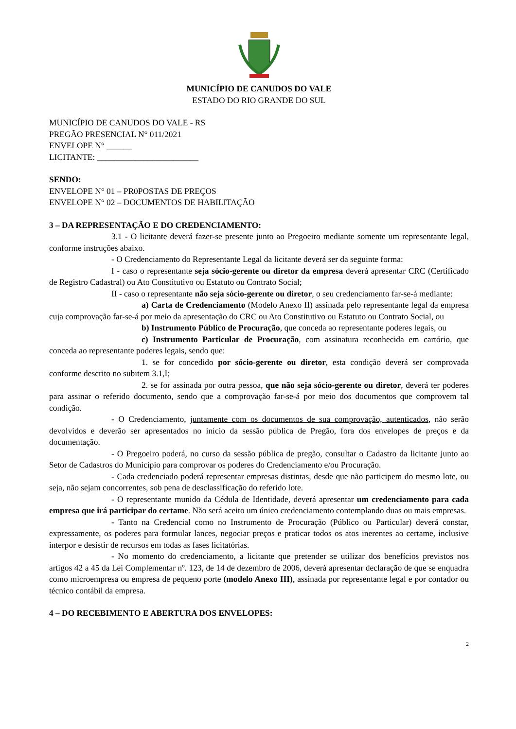MUNICÍPIO DE CANUDOS DO VALE
ESTADO DO RIO GRANDE DO SUL
MUNICÍPIO DE CANUDOS DO VALE - RS
PREGÃO PRESENCIAL N° 011/2021
ENVELOPE N° ______
LICITANTE: ________________________
SENDO:
ENVELOPE N° 01 – PR0POSTAS DE PREÇOS
ENVELOPE N° 02 – DOCUMENTOS DE HABILITAÇÃO
3 – DA REPRESENTAÇÃO E DO CREDENCIAMENTO:
3.1 - O licitante deverá fazer-se presente junto ao Pregoeiro mediante somente um representante legal, conforme instruções abaixo.
- O Credenciamento do Representante Legal da licitante deverá ser da seguinte forma:
I - caso o representante seja sócio-gerente ou diretor da empresa deverá apresentar CRC (Certificado de Registro Cadastral) ou Ato Constitutivo ou Estatuto ou Contrato Social;
II - caso o representante não seja sócio-gerente ou diretor, o seu credenciamento far-se-á mediante:
a) Carta de Credenciamento (Modelo Anexo II) assinada pelo representante legal da empresa cuja comprovação far-se-á por meio da apresentação do CRC ou Ato Constitutivo ou Estatuto ou Contrato Social, ou
b) Instrumento Público de Procuração, que conceda ao representante poderes legais, ou
c) Instrumento Particular de Procuração, com assinatura reconhecida em cartório, que conceda ao representante poderes legais, sendo que:
1. se for concedido por sócio-gerente ou diretor, esta condição deverá ser comprovada conforme descrito no subitem 3.1,I;
2. se for assinada por outra pessoa, que não seja sócio-gerente ou diretor, deverá ter poderes para assinar o referido documento, sendo que a comprovação far-se-á por meio dos documentos que comprovem tal condição.
- O Credenciamento, juntamente com os documentos de sua comprovação, autenticados, não serão devolvidos e deverão ser apresentados no início da sessão pública de Pregão, fora dos envelopes de preços e da documentação.
- O Pregoeiro poderá, no curso da sessão pública de pregão, consultar o Cadastro da licitante junto ao Setor de Cadastros do Município para comprovar os poderes do Credenciamento e/ou Procuração.
- Cada credenciado poderá representar empresas distintas, desde que não participem do mesmo lote, ou seja, não sejam concorrentes, sob pena de desclassificação do referido lote.
- O representante munido da Cédula de Identidade, deverá apresentar um credenciamento para cada empresa que irá participar do certame. Não será aceito um único credenciamento contemplando duas ou mais empresas.
- Tanto na Credencial como no Instrumento de Procuração (Público ou Particular) deverá constar, expressamente, os poderes para formular lances, negociar preços e praticar todos os atos inerentes ao certame, inclusive interpor e desistir de recursos em todas as fases licitatórias.
- No momento do credenciamento, a licitante que pretender se utilizar dos benefícios previstos nos artigos 42 a 45 da Lei Complementar nº. 123, de 14 de dezembro de 2006, deverá apresentar declaração de que se enquadra como microempresa ou empresa de pequeno porte (modelo Anexo III), assinada por representante legal e por contador ou técnico contábil da empresa.
4 – DO RECEBIMENTO E ABERTURA DOS ENVELOPES:
2